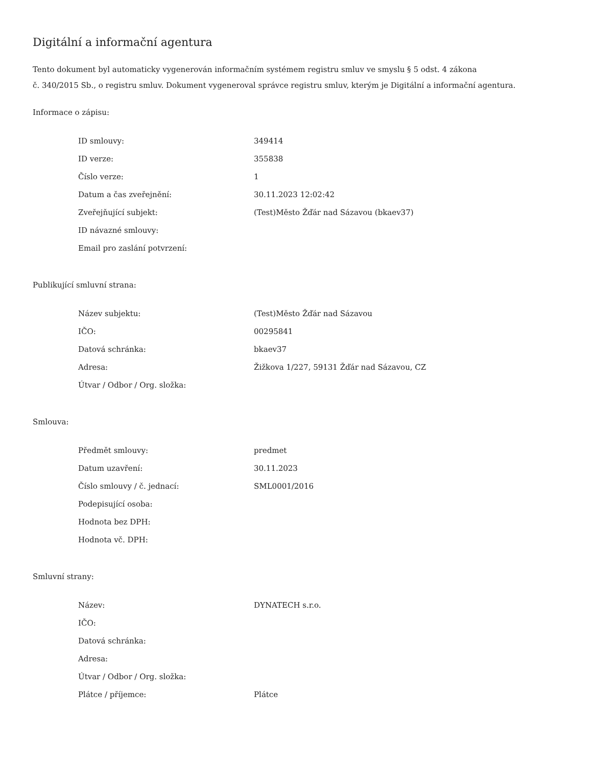Digitální a informační agentura
Tento dokument byl automaticky vygenerován informačním systémem registru smluv ve smyslu § 5 odst. 4 zákona
č. 340/2015 Sb., o registru smluv. Dokument vygeneroval správce registru smluv, kterým je Digitální a informační agentura.
Informace o zápisu:
| ID smlouvy: | 349414 |
| ID verze: | 355838 |
| Číslo verze: | 1 |
| Datum a čas zveřejnění: | 30.11.2023 12:02:42 |
| Zveřejňující subjekt: | (Test)Město Žďár nad Sázavou (bkaev37) |
| ID návazné smlouvy: | |
| Email pro zaslání potvrzení: | |
Publikující smluvní strana:
| Název subjektu: | (Test)Město Žďár nad Sázavou |
| IČO: | 00295841 |
| Datová schránka: | bkaev37 |
| Adresa: | Žižkova 1/227, 59131 Žďár nad Sázavou, CZ |
| Útvar / Odbor / Org. složka: | |
Smlouva:
| Předmět smlouvy: | predmet |
| Datum uzavření: | 30.11.2023 |
| Číslo smlouvy / č. jednací: | SML0001/2016 |
| Podepisující osoba: | |
| Hodnota bez DPH: | |
| Hodnota vč. DPH: | |
Smluvní strany:
| Název: | DYNATECH s.r.o. |
| IČO: | |
| Datová schránka: | |
| Adresa: | |
| Útvar / Odbor / Org. složka: | |
| Plátce / příjemce: | Plátce |